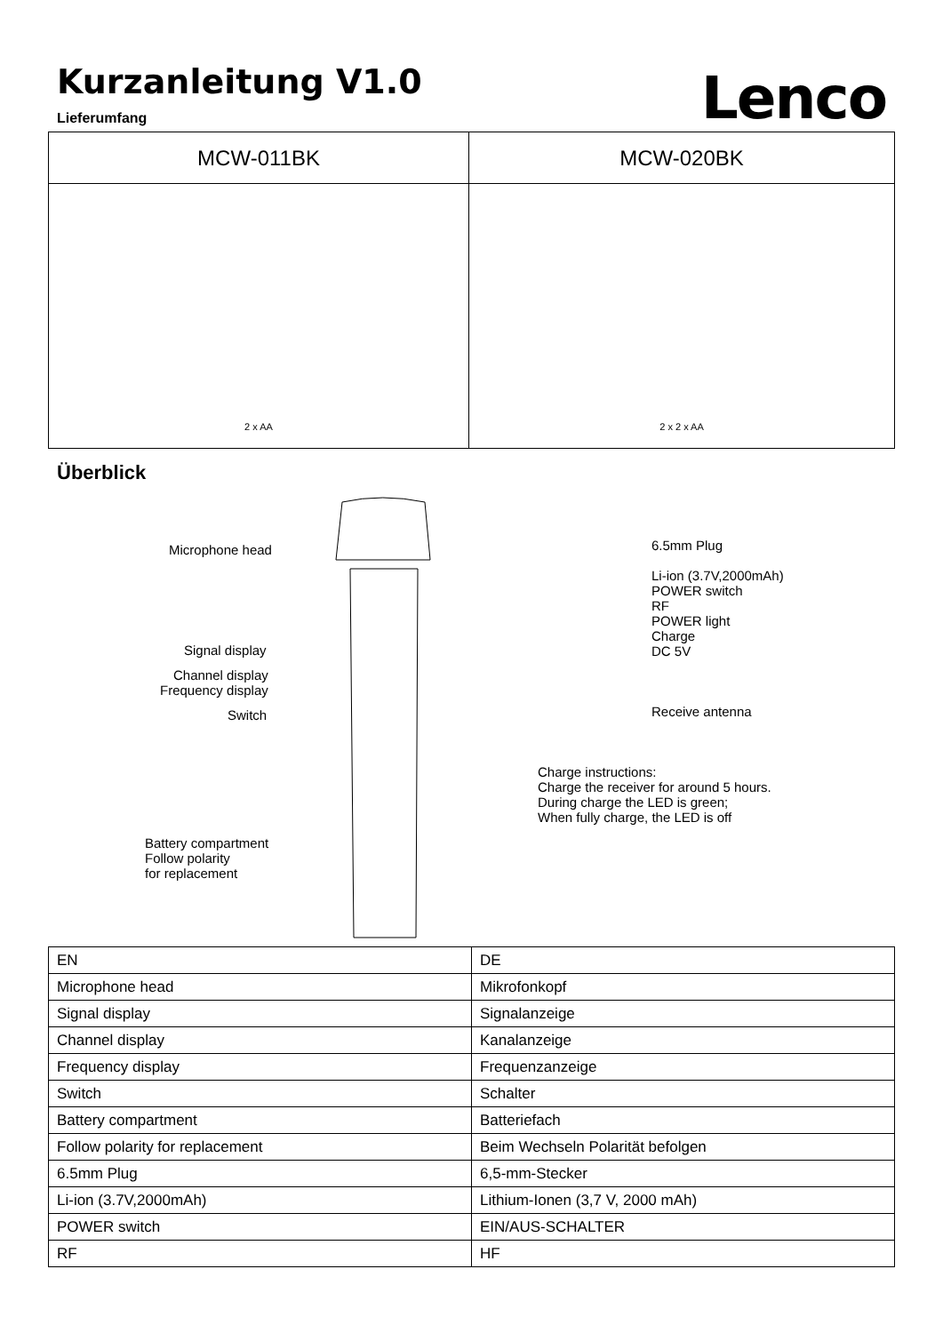Kurzanleitung V1.0
Lieferumfang
Lenco
| MCW-011BK | MCW-020BK |
| --- | --- |
| 2 x AA | 2 x 2 x AA |
Überblick
Microphone head
Signal display
Channel display
Frequency display
Switch
Battery compartment
Follow polarity
for replacement
6.5mm Plug
Li-ion (3.7V,2000mAh)
POWER switch
RF
POWER light
Charge
DC 5V
Receive antenna
Charge instructions:
Charge the receiver for around 5 hours.
During charge the LED is green;
When fully charge, the LED is off
| EN | DE |
| Microphone head | Mikrofonkopf |
| Signal display | Signalanzeige |
| Channel display | Kanalanzeige |
| Frequency display | Frequenzanzeige |
| Switch | Schalter |
| Battery compartment | Batteriefach |
| Follow polarity for replacement | Beim Wechseln Polarität befolgen |
| 6.5mm Plug | 6,5-mm-Stecker |
| Li-ion (3.7V,2000mAh) | Lithium-Ionen (3,7 V, 2000 mAh) |
| POWER switch | EIN/AUS-SCHALTER |
| RF | HF |